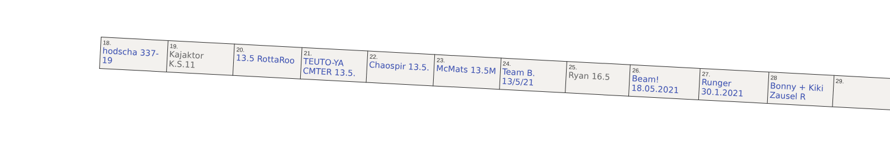| 18. hodscha 337-19 | 19. Kajaktor K.S.11 | 20. 13.5 RottaRoo | 21. TEUTO-YA CMTER 13.5. | 22. Chaospir 13.5. | 23. McMats 13.5M | 24. Team B. 13/5/21 | 25. Ryan 16.5 | 26. Beam! 18.05.2021 | 27. Runger 30.1.2021 | 28 Bonny + Kiki Zausel R | 29. |